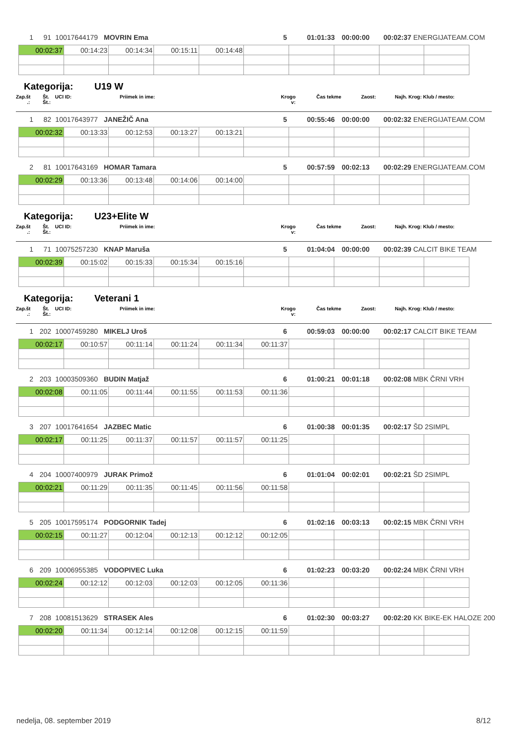| 1 | 91 | 10017644179 | | MOVRIN Ema | 5 | 01:01:33 | 00:00:00 | 00:02:37 | ENERGIJATEAM.COM |
| 00:02:37 | 00:14:23 | 00:14:34 | 00:15:11 | 00:14:48 | | | | | |
Kategorija: U19 W
| Zap.št .: | Št. Št.: | UCI ID: | Priimek in ime: | Krogo v: | Čas tekme | Zaost: | Najh. Krog: | Klub / mesto: |
| 1 | 82 | 10017643977 | | JANEŽIČ Ana | 5 | 00:55:46 | 00:00:00 | 00:02:32 | ENERGIJATEAM.COM |
| 00:02:32 | 00:13:33 | 00:12:53 | 00:13:27 | 00:13:21 | | | | | |
| 2 | 81 | 10017643169 | | HOMAR Tamara | 5 | 00:57:59 | 00:02:13 | 00:02:29 | ENERGIJATEAM.COM |
| 00:02:29 | 00:13:36 | 00:13:48 | 00:14:06 | 00:14:00 | | | | | |
Kategorija: U23+Elite W
| Zap.št .: | Št. Št.: | UCI ID: | Priimek in ime: | Krogo v: | Čas tekme | Zaost: | Najh. Krog: | Klub / mesto: |
| 1 | 71 | 10075257230 | | KNAP Maruša | 5 | 01:04:04 | 00:00:00 | 00:02:39 | CALCIT BIKE TEAM |
| 00:02:39 | 00:15:02 | 00:15:33 | 00:15:34 | 00:15:16 | | | | | |
Kategorija: Veterani 1
| Zap.št .: | Št. Št.: | UCI ID: | Priimek in ime: | Krogo v: | Čas tekme | Zaost: | Najh. Krog: | Klub / mesto: |
| 1 | 202 | 10007459280 | | MIKELJ Uroš | 6 | 00:59:03 | 00:00:00 | 00:02:17 | CALCIT BIKE TEAM |
| 00:02:17 | 00:10:57 | 00:11:14 | 00:11:24 | 00:11:34 | 00:11:37 | | | | |
| 2 | 203 | 10003509360 | | BUDIN Matjaž | 6 | 01:00:21 | 00:01:18 | 00:02:08 | MBK ČRNI VRH |
| 00:02:08 | 00:11:05 | 00:11:44 | 00:11:55 | 00:11:53 | 00:11:36 | | | | |
| 3 | 207 | 10017641654 | | JAZBEC Matic | 6 | 01:00:38 | 00:01:35 | 00:02:17 | ŠD 2SIMPL |
| 00:02:17 | 00:11:25 | 00:11:37 | 00:11:57 | 00:11:57 | 00:11:25 | | | | |
| 4 | 204 | 10007400979 | | JURAK Primož | 6 | 01:01:04 | 00:02:01 | 00:02:21 | ŠD 2SIMPL |
| 00:02:21 | 00:11:29 | 00:11:35 | 00:11:45 | 00:11:56 | 00:11:58 | | | | |
| 5 | 205 | 10017595174 | | PODGORNIK Tadej | 6 | 01:02:16 | 00:03:13 | 00:02:15 | MBK ČRNI VRH |
| 00:02:15 | 00:11:27 | 00:12:04 | 00:12:13 | 00:12:12 | 00:12:05 | | | | |
| 6 | 209 | 10006955385 | | VODOPIVEC Luka | 6 | 01:02:23 | 00:03:20 | 00:02:24 | MBK ČRNI VRH |
| 00:02:24 | 00:12:12 | 00:12:03 | 00:12:03 | 00:12:05 | 00:11:36 | | | | |
| 7 | 208 | 10081513629 | | STRASEK Ales | 6 | 01:02:30 | 00:03:27 | 00:02:20 | KK BIKE-EK HALOZE 200 |
| 00:02:20 | 00:11:34 | 00:12:14 | 00:12:08 | 00:12:15 | 00:11:59 | | | | |
nedelja, 08. september 2019 8/12